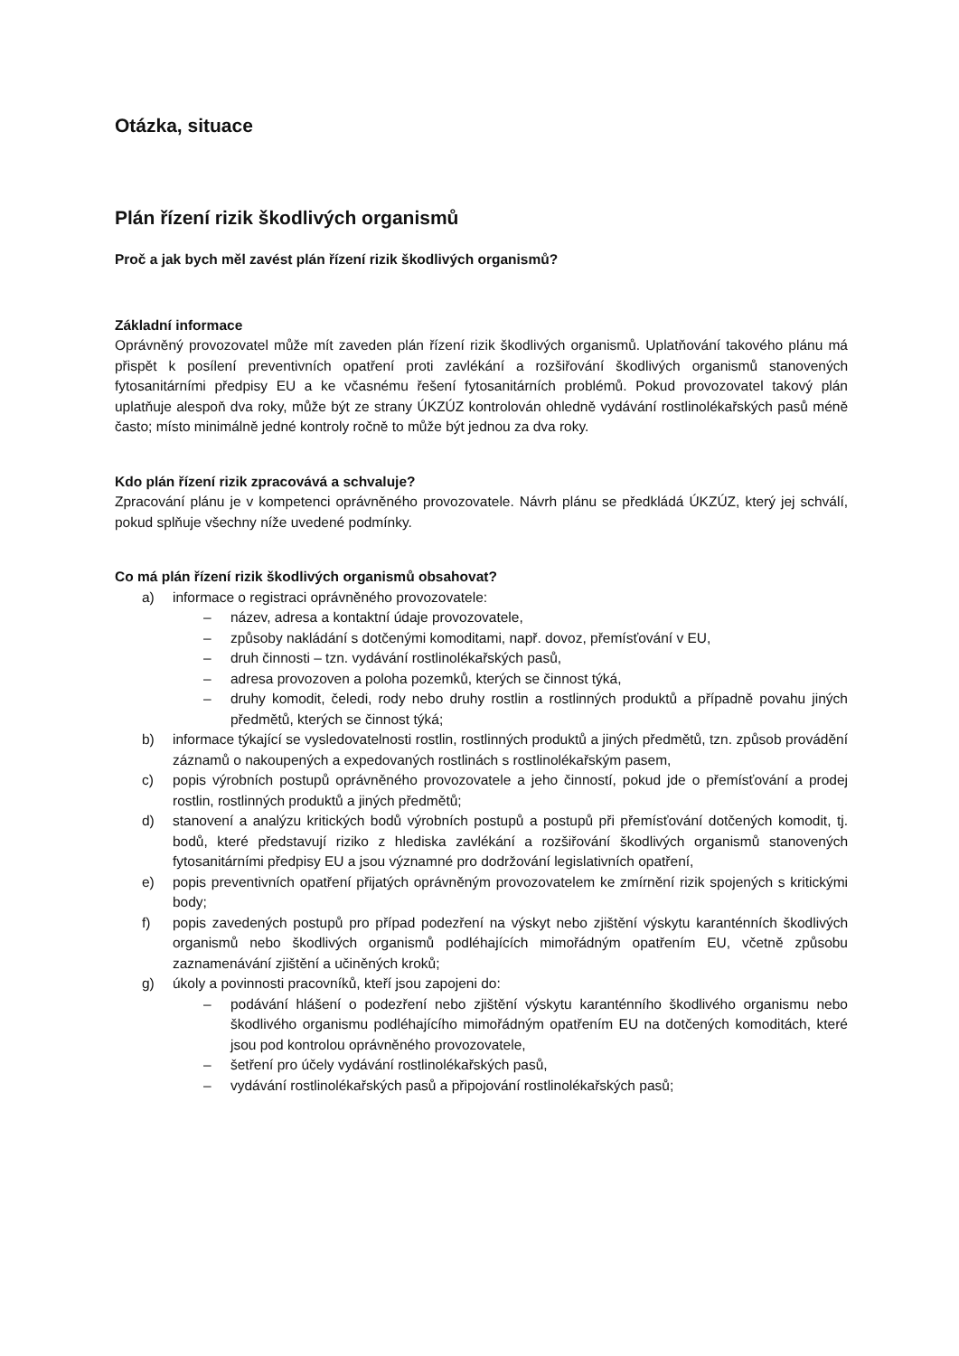Otázka, situace
Plán řízení rizik škodlivých organismů
Proč a jak bych měl zavést plán řízení rizik škodlivých organismů?
Základní informace
Oprávněný provozovatel může mít zaveden plán řízení rizik škodlivých organismů. Uplatňování takového plánu má přispět k posílení preventivních opatření proti zavlékání a rozšiřování škodlivých organismů stanovených fytosanitárními předpisy EU a ke včasnému řešení fytosanitárních problémů. Pokud provozovatel takový plán uplatňuje alespoň dva roky, může být ze strany ÚKZÚZ kontrolován ohledně vydávání rostlinolékařských pasů méně často; místo minimálně jedné kontroly ročně to může být jednou za dva roky.
Kdo plán řízení rizik zpracovává a schvaluje?
Zpracování plánu je v kompetenci oprávněného provozovatele. Návrh plánu se předkládá ÚKZÚZ, který jej schválí, pokud splňuje všechny níže uvedené podmínky.
Co má plán řízení rizik škodlivých organismů obsahovat?
a) informace o registraci oprávněného provozovatele:
– název, adresa a kontaktní údaje provozovatele,
– způsoby nakládání s dotčenými komoditami, např. dovoz, přemísťování v EU,
– druh činnosti – tzn. vydávání rostlinolékařských pasů,
– adresa provozoven a poloha pozemků, kterých se činnost týká,
– druhy komodit, čeledi, rody nebo druhy rostlin a rostlinných produktů a případně povahu jiných předmětů, kterých se činnost týká;
b) informace týkající se vysledovatelnosti rostlin, rostlinných produktů a jiných předmětů, tzn. způsob provádění záznamů o nakoupených a expedovaných rostlinách s rostlinolékařským pasem,
c) popis výrobních postupů oprávněného provozovatele a jeho činností, pokud jde o přemísťování a prodej rostlin, rostlinných produktů a jiných předmětů;
d) stanovení a analýzu kritických bodů výrobních postupů a postupů při přemísťování dotčených komodit, tj. bodů, které představují riziko z hlediska zavlékání a rozšiřování škodlivých organismů stanovených fytosanitárními předpisy EU a jsou významné pro dodržování legislativních opatření,
e) popis preventivních opatření přijatých oprávněným provozovatelem ke zmírnění rizik spojených s kritickými body;
f) popis zavedených postupů pro případ podezření na výskyt nebo zjištění výskytu karanténních škodlivých organismů nebo škodlivých organismů podléhajících mimořádným opatřením EU, včetně způsobu zaznamenávání zjištění a učiněných kroků;
g) úkoly a povinnosti pracovníků, kteří jsou zapojeni do:
– podávání hlášení o podezření nebo zjištění výskytu karanténního škodlivého organismu nebo škodlivého organismu podléhajícího mimořádným opatřením EU na dotčených komoditách, které jsou pod kontrolou oprávněného provozovatele,
– šetření pro účely vydávání rostlinolékařských pasů,
– vydávání rostlinolékařských pasů a připojování rostlinolékařských pasů;